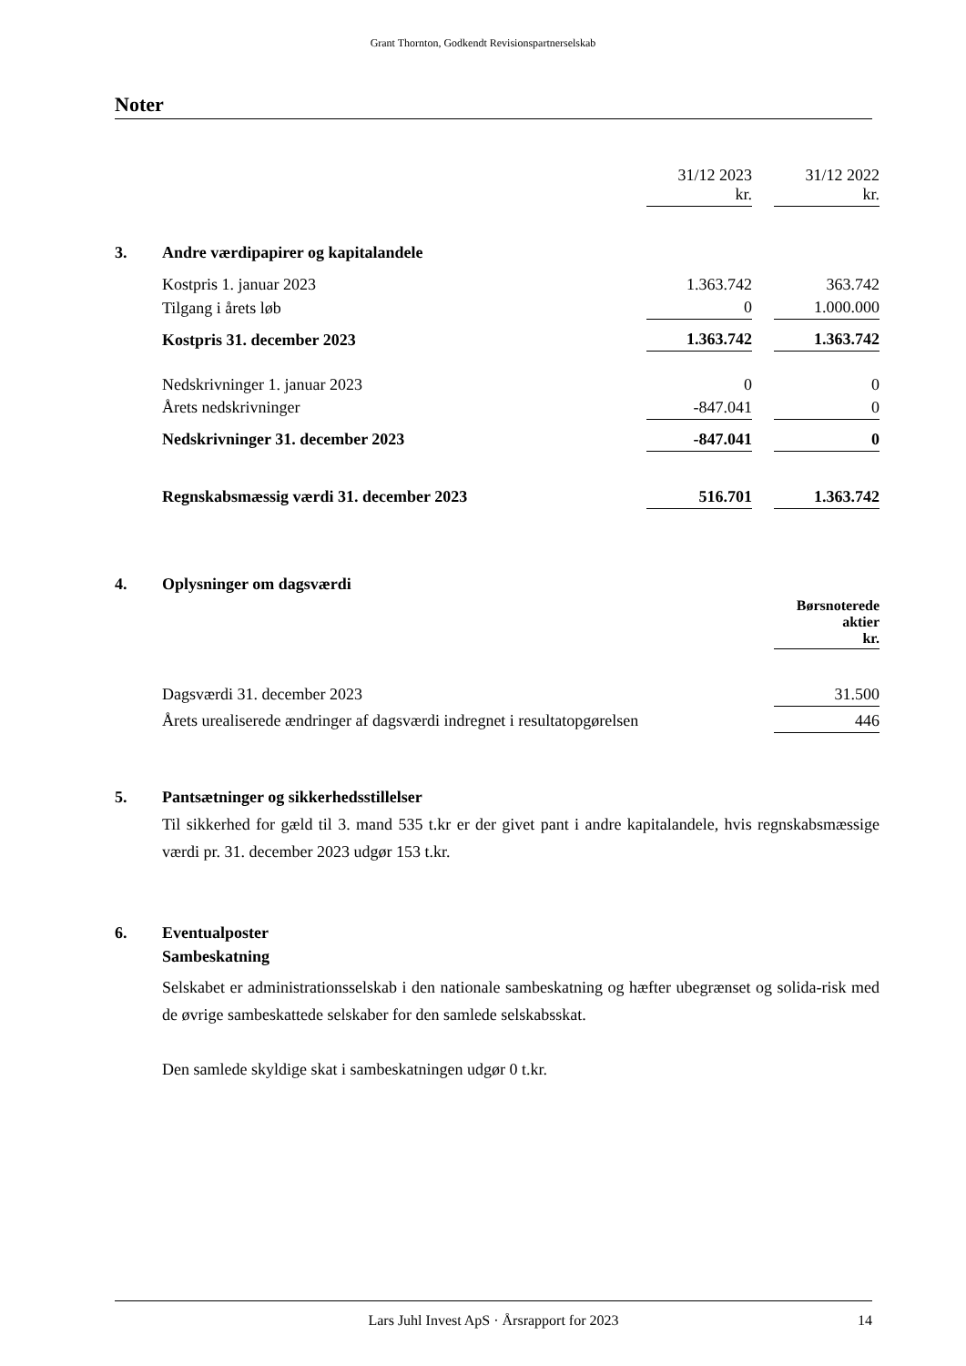Grant Thornton, Godkendt Revisionspartnerselskab
Noter
| | | 31/12 2023 kr. | | 31/12 2022 kr. |
| 3. | Andre værdipapirer og kapitalandele | | | |
| | Kostpris 1. januar 2023 | 1.363.742 | | 363.742 |
| | Tilgang i årets løb | 0 | | 1.000.000 |
| | Kostpris 31. december 2023 | 1.363.742 | | 1.363.742 |
| | Nedskrivninger 1. januar 2023 | 0 | | 0 |
| | Årets nedskrivninger | -847.041 | | 0 |
| | Nedskrivninger 31. december 2023 | -847.041 | | 0 |
| | Regnskabsmæssig værdi 31. december 2023 | 516.701 | | 1.363.742 |
| 4. | Oplysninger om dagsværdi | |
| | | Børsnoterede aktier kr. |
| | Dagsværdi 31. december 2023 | 31.500 |
| | Årets urealiserede ændringer af dagsværdi indregnet i resultatopgørelsen | 446 |
5. Pantsætninger og sikkerhedsstillelser
Til sikkerhed for gæld til 3. mand 535 t.kr er der givet pant i andre kapitalandele, hvis regnskabsmæssige værdi pr. 31. december 2023 udgør 153 t.kr.
6. Eventualposter
Sambeskatning
Selskabet er administrationsselskab i den nationale sambeskatning og hæfter ubegrænset og solida-risk med de øvrige sambeskattede selskaber for den samlede selskabsskat.
Den samlede skyldige skat i sambeskatningen udgør 0 t.kr.
Lars Juhl Invest ApS · Årsrapport for 2023 14